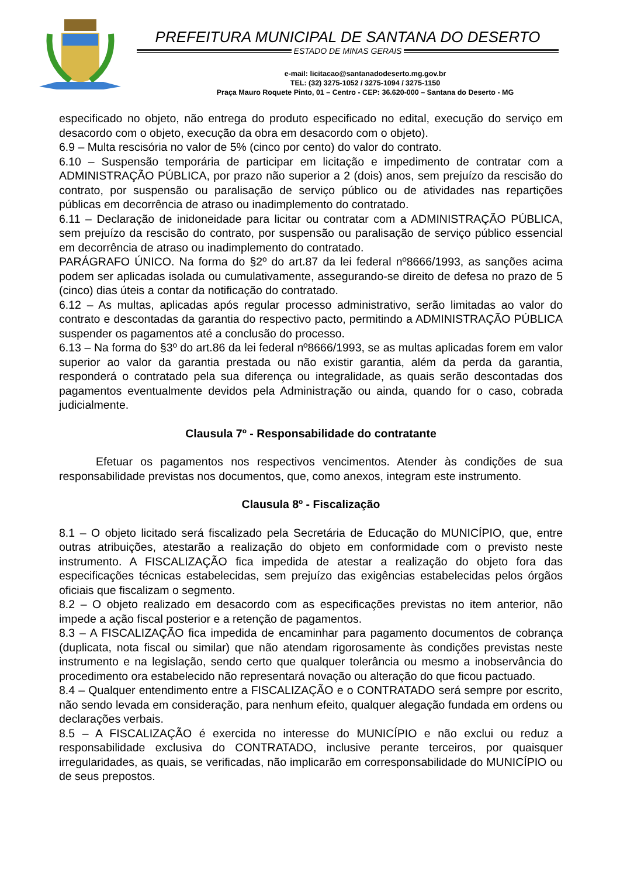PREFEITURA MUNICIPAL DE SANTANA DO DESERTO
ESTADO DE MINAS GERAIS
e-mail: licitacao@santanadodeserto.mg.gov.br
TEL: (32) 3275-1052 / 3275-1094 / 3275-1150
Praça Mauro Roquete Pinto, 01 – Centro - CEP: 36.620-000 – Santana do Deserto - MG
especificado no objeto, não entrega do produto especificado no edital, execução do serviço em desacordo com o objeto, execução da obra em desacordo com o objeto).
6.9 – Multa rescisória no valor de 5% (cinco por cento) do valor do contrato.
6.10 – Suspensão temporária de participar em licitação e impedimento de contratar com a ADMINISTRAÇÃO PÚBLICA, por prazo não superior a 2 (dois) anos, sem prejuízo da rescisão do contrato, por suspensão ou paralisação de serviço público ou de atividades nas repartições públicas em decorrência de atraso ou inadimplemento do contratado.
6.11 – Declaração de inidoneidade para licitar ou contratar com a ADMINISTRAÇÃO PÚBLICA, sem prejuízo da rescisão do contrato, por suspensão ou paralisação de serviço público essencial em decorrência de atraso ou inadimplemento do contratado.
PARÁGRAFO ÚNICO. Na forma do §2º do art.87 da lei federal nº8666/1993, as sanções acima podem ser aplicadas isolada ou cumulativamente, assegurando-se direito de defesa no prazo de 5 (cinco) dias úteis a contar da notificação do contratado.
6.12 – As multas, aplicadas após regular processo administrativo, serão limitadas ao valor do contrato e descontadas da garantia do respectivo pacto, permitindo a ADMINISTRAÇÃO PÚBLICA suspender os pagamentos até a conclusão do processo.
6.13 – Na forma do §3º do art.86 da lei federal nº8666/1993, se as multas aplicadas forem em valor superior ao valor da garantia prestada ou não existir garantia, além da perda da garantia, responderá o contratado pela sua diferença ou integralidade, as quais serão descontadas dos pagamentos eventualmente devidos pela Administração ou ainda, quando for o caso, cobrada judicialmente.
Clausula 7º - Responsabilidade do contratante
Efetuar os pagamentos nos respectivos vencimentos. Atender às condições de sua responsabilidade previstas nos documentos, que, como anexos, integram este instrumento.
Clausula 8º - Fiscalização
8.1 – O objeto licitado será fiscalizado pela Secretária de Educação do MUNICÍPIO, que, entre outras atribuições, atestarão a realização do objeto em conformidade com o previsto neste instrumento. A FISCALIZAÇÃO fica impedida de atestar a realização do objeto fora das especificações técnicas estabelecidas, sem prejuízo das exigências estabelecidas pelos órgãos oficiais que fiscalizam o segmento.
8.2 – O objeto realizado em desacordo com as especificações previstas no item anterior, não impede a ação fiscal posterior e a retenção de pagamentos.
8.3 – A FISCALIZAÇÃO fica impedida de encaminhar para pagamento documentos de cobrança (duplicata, nota fiscal ou similar) que não atendam rigorosamente às condições previstas neste instrumento e na legislação, sendo certo que qualquer tolerância ou mesmo a inobservância do procedimento ora estabelecido não representará novação ou alteração do que ficou pactuado.
8.4 – Qualquer entendimento entre a FISCALIZAÇÃO e o CONTRATADO será sempre por escrito, não sendo levada em consideração, para nenhum efeito, qualquer alegação fundada em ordens ou declarações verbais.
8.5 – A FISCALIZAÇÃO é exercida no interesse do MUNICÍPIO e não exclui ou reduz a responsabilidade exclusiva do CONTRATADO, inclusive perante terceiros, por quaisquer irregularidades, as quais, se verificadas, não implicarão em corresponsabilidade do MUNICÍPIO ou de seus prepostos.